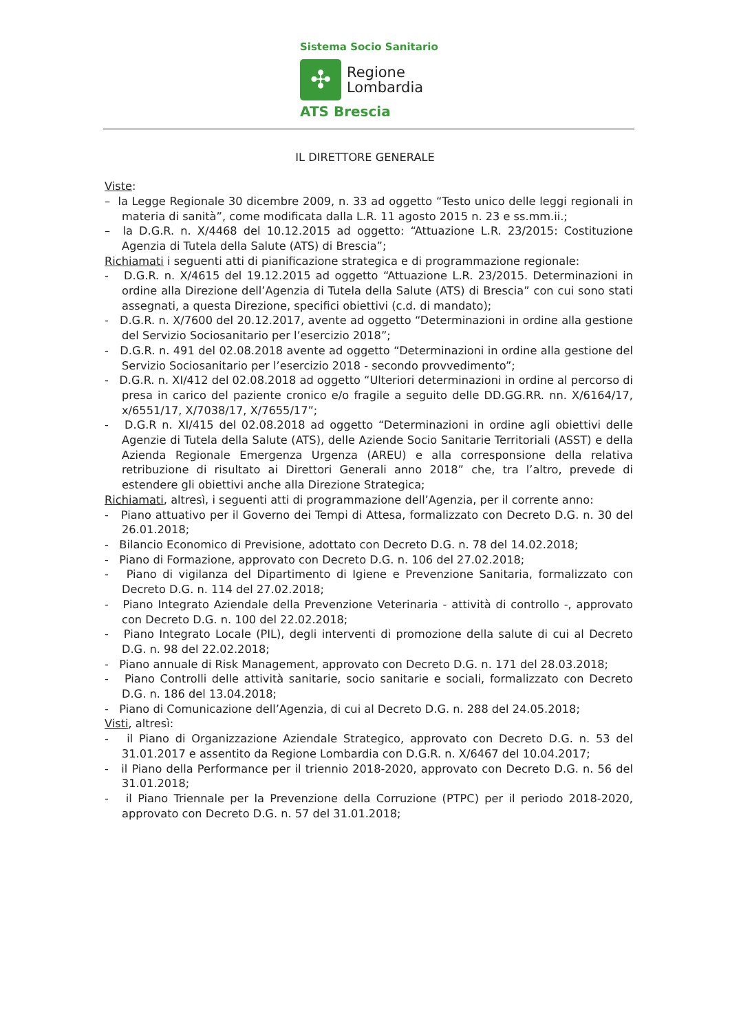Sistema Socio Sanitario
✣
Regione
Lombardia
ATS Brescia
IL DIRETTORE GENERALE
Viste:
– la Legge Regionale 30 dicembre 2009, n. 33 ad oggetto “Testo unico delle leggi regionali in materia di sanità”, come modificata dalla L.R. 11 agosto 2015 n. 23 e ss.mm.ii.;
– la D.G.R. n. X/4468 del 10.12.2015 ad oggetto: “Attuazione L.R. 23/2015: Costituzione Agenzia di Tutela della Salute (ATS) di Brescia”;
Richiamati i seguenti atti di pianificazione strategica e di programmazione regionale:
- D.G.R. n. X/4615 del 19.12.2015 ad oggetto “Attuazione L.R. 23/2015. Determinazioni in ordine alla Direzione dell’Agenzia di Tutela della Salute (ATS) di Brescia” con cui sono stati assegnati, a questa Direzione, specifici obiettivi (c.d. di mandato);
- D.G.R. n. X/7600 del 20.12.2017, avente ad oggetto “Determinazioni in ordine alla gestione del Servizio Sociosanitario per l’esercizio 2018”;
- D.G.R. n. 491 del 02.08.2018 avente ad oggetto “Determinazioni in ordine alla gestione del Servizio Sociosanitario per l’esercizio 2018 - secondo provvedimento”;
- D.G.R. n. XI/412 del 02.08.2018 ad oggetto “Ulteriori determinazioni in ordine al percorso di presa in carico del paziente cronico e/o fragile a seguito delle DD.GG.RR. nn. X/6164/17, x/6551/17, X/7038/17, X/7655/17”;
- D.G.R n. XI/415 del 02.08.2018 ad oggetto “Determinazioni in ordine agli obiettivi delle Agenzie di Tutela della Salute (ATS), delle Aziende Socio Sanitarie Territoriali (ASST) e della Azienda Regionale Emergenza Urgenza (AREU) e alla corresponsione della relativa retribuzione di risultato ai Direttori Generali anno 2018” che, tra l’altro, prevede di estendere gli obiettivi anche alla Direzione Strategica;
Richiamati, altresì, i seguenti atti di programmazione dell’Agenzia, per il corrente anno:
- Piano attuativo per il Governo dei Tempi di Attesa, formalizzato con Decreto D.G. n. 30 del 26.01.2018;
- Bilancio Economico di Previsione, adottato con Decreto D.G. n. 78 del 14.02.2018;
- Piano di Formazione, approvato con Decreto D.G. n. 106 del 27.02.2018;
- Piano di vigilanza del Dipartimento di Igiene e Prevenzione Sanitaria, formalizzato con Decreto D.G. n. 114 del 27.02.2018;
- Piano Integrato Aziendale della Prevenzione Veterinaria - attività di controllo -, approvato con Decreto D.G. n. 100 del 22.02.2018;
- Piano Integrato Locale (PIL), degli interventi di promozione della salute di cui al Decreto D.G. n. 98 del 22.02.2018;
- Piano annuale di Risk Management, approvato con Decreto D.G. n. 171 del 28.03.2018;
- Piano Controlli delle attività sanitarie, socio sanitarie e sociali, formalizzato con Decreto D.G. n. 186 del 13.04.2018;
- Piano di Comunicazione dell’Agenzia, di cui al Decreto D.G. n. 288 del 24.05.2018;
Visti, altresì:
- il Piano di Organizzazione Aziendale Strategico, approvato con Decreto D.G. n. 53 del 31.01.2017 e assentito da Regione Lombardia con D.G.R. n. X/6467 del 10.04.2017;
- il Piano della Performance per il triennio 2018-2020, approvato con Decreto D.G. n. 56 del 31.01.2018;
- il Piano Triennale per la Prevenzione della Corruzione (PTPC) per il periodo 2018-2020, approvato con Decreto D.G. n. 57 del 31.01.2018;